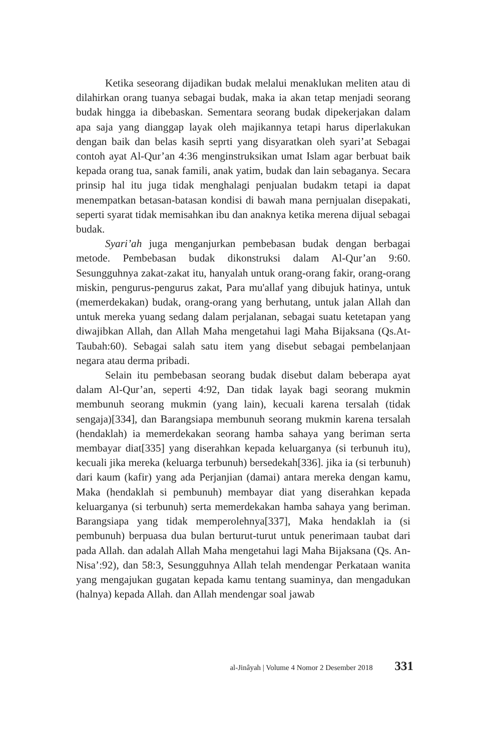Ketika seseorang dijadikan budak melalui menaklukan meliten atau di dilahirkan orang tuanya sebagai budak, maka ia akan tetap menjadi seorang budak hingga ia dibebaskan. Sementara seorang budak dipekerjakan dalam apa saja yang dianggap layak oleh majikannya tetapi harus diperlakukan dengan baik dan belas kasih seprti yang disyaratkan oleh syari’at Sebagai contoh ayat Al-Qur’an 4:36 menginstruksikan umat Islam agar berbuat baik kepada orang tua, sanak famili, anak yatim, budak dan lain sebaganya. Secara prinsip hal itu juga tidak menghalagi penjualan budakm tetapi ia dapat menempatkan betasan-batasan kondisi di bawah mana pernjualan disepakati, seperti syarat tidak memisahkan ibu dan anaknya ketika merena dijual sebagai budak.
Syari’ah juga menganjurkan pembebasan budak dengan berbagai metode. Pembebasan budak dikonstruksi dalam Al-Qur’an 9:60. Sesungguhnya zakat-zakat itu, hanyalah untuk orang-orang fakir, orang-orang miskin, pengurus-pengurus zakat, Para mu'allaf yang dibujuk hatinya, untuk (memerdekakan) budak, orang-orang yang berhutang, untuk jalan Allah dan untuk mereka yuang sedang dalam perjalanan, sebagai suatu ketetapan yang diwajibkan Allah, dan Allah Maha mengetahui lagi Maha Bijaksana (Qs.At-Taubah:60). Sebagai salah satu item yang disebut sebagai pembelanjaan negara atau derma pribadi.
Selain itu pembebasan seorang budak disebut dalam beberapa ayat dalam Al-Qur’an, seperti 4:92, Dan tidak layak bagi seorang mukmin membunuh seorang mukmin (yang lain), kecuali karena tersalah (tidak sengaja)[334], dan Barangsiapa membunuh seorang mukmin karena tersalah (hendaklah) ia memerdekakan seorang hamba sahaya yang beriman serta membayar diat[335] yang diserahkan kepada keluarganya (si terbunuh itu), kecuali jika mereka (keluarga terbunuh) bersedekah[336]. jika ia (si terbunuh) dari kaum (kafir) yang ada Perjanjian (damai) antara mereka dengan kamu, Maka (hendaklah si pembunuh) membayar diat yang diserahkan kepada keluarganya (si terbunuh) serta memerdekakan hamba sahaya yang beriman. Barangsiapa yang tidak memperolehnya[337], Maka hendaklah ia (si pembunuh) berpuasa dua bulan berturut-turut untuk penerimaan taubat dari pada Allah. dan adalah Allah Maha mengetahui lagi Maha Bijaksana (Qs. An-Nisa’:92), dan 58:3, Sesungguhnya Allah telah mendengar Perkataan wanita yang mengajukan gugatan kepada kamu tentang suaminya, dan mengadukan (halnya) kepada Allah. dan Allah mendengar soal jawab
al-Jinâyah | Volume 4 Nomor 2 Desember 2018 331